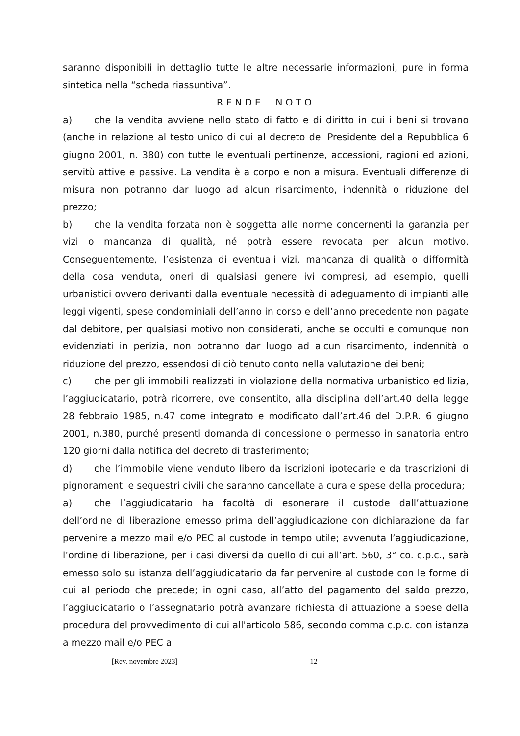saranno disponibili in dettaglio tutte le altre necessarie informazioni, pure in forma sintetica nella “scheda riassuntiva”.
RENDE NOTO
a) che la vendita avviene nello stato di fatto e di diritto in cui i beni si trovano (anche in relazione al testo unico di cui al decreto del Presidente della Repubblica 6 giugno 2001, n. 380) con tutte le eventuali pertinenze, accessioni, ragioni ed azioni, servitù attive e passive. La vendita è a corpo e non a misura. Eventuali differenze di misura non potranno dar luogo ad alcun risarcimento, indennità o riduzione del prezzo;
b) che la vendita forzata non è soggetta alle norme concernenti la garanzia per vizi o mancanza di qualità, né potrà essere revocata per alcun motivo. Conseguentemente, l’esistenza di eventuali vizi, mancanza di qualità o difformità della cosa venduta, oneri di qualsiasi genere ivi compresi, ad esempio, quelli urbanistici ovvero derivanti dalla eventuale necessità di adeguamento di impianti alle leggi vigenti, spese condominiali dell’anno in corso e dell’anno precedente non pagate dal debitore, per qualsiasi motivo non considerati, anche se occulti e comunque non evidenziati in perizia, non potranno dar luogo ad alcun risarcimento, indennità o riduzione del prezzo, essendosi di ciò tenuto conto nella valutazione dei beni;
c) che per gli immobili realizzati in violazione della normativa urbanistico edilizia, l’aggiudicatario, potrà ricorrere, ove consentito, alla disciplina dell’art.40 della legge 28 febbraio 1985, n.47 come integrato e modificato dall’art.46 del D.P.R. 6 giugno 2001, n.380, purché presenti domanda di concessione o permesso in sanatoria entro 120 giorni dalla notifica del decreto di trasferimento;
d) che l’immobile viene venduto libero da iscrizioni ipotecarie e da trascrizioni di pignoramenti e sequestri civili che saranno cancellate a cura e spese della procedura;
a) che l’aggiudicatario ha facoltà di esonerare il custode dall’attuazione dell’ordine di liberazione emesso prima dell’aggiudicazione con dichiarazione da far pervenire a mezzo mail e/o PEC al custode in tempo utile; avvenuta l’aggiudicazione, l’ordine di liberazione, per i casi diversi da quello di cui all’art. 560, 3° co. c.p.c., sarà emesso solo su istanza dell’aggiudicatario da far pervenire al custode con le forme di cui al periodo che precede; in ogni caso, all’atto del pagamento del saldo prezzo, l’aggiudicatario o l’assegnatario potrà avanzare richiesta di attuazione a spese della procedura del provvedimento di cui all'articolo 586, secondo comma c.p.c. con istanza a mezzo mail e/o PEC al
[Rev. novembre 2023] 12